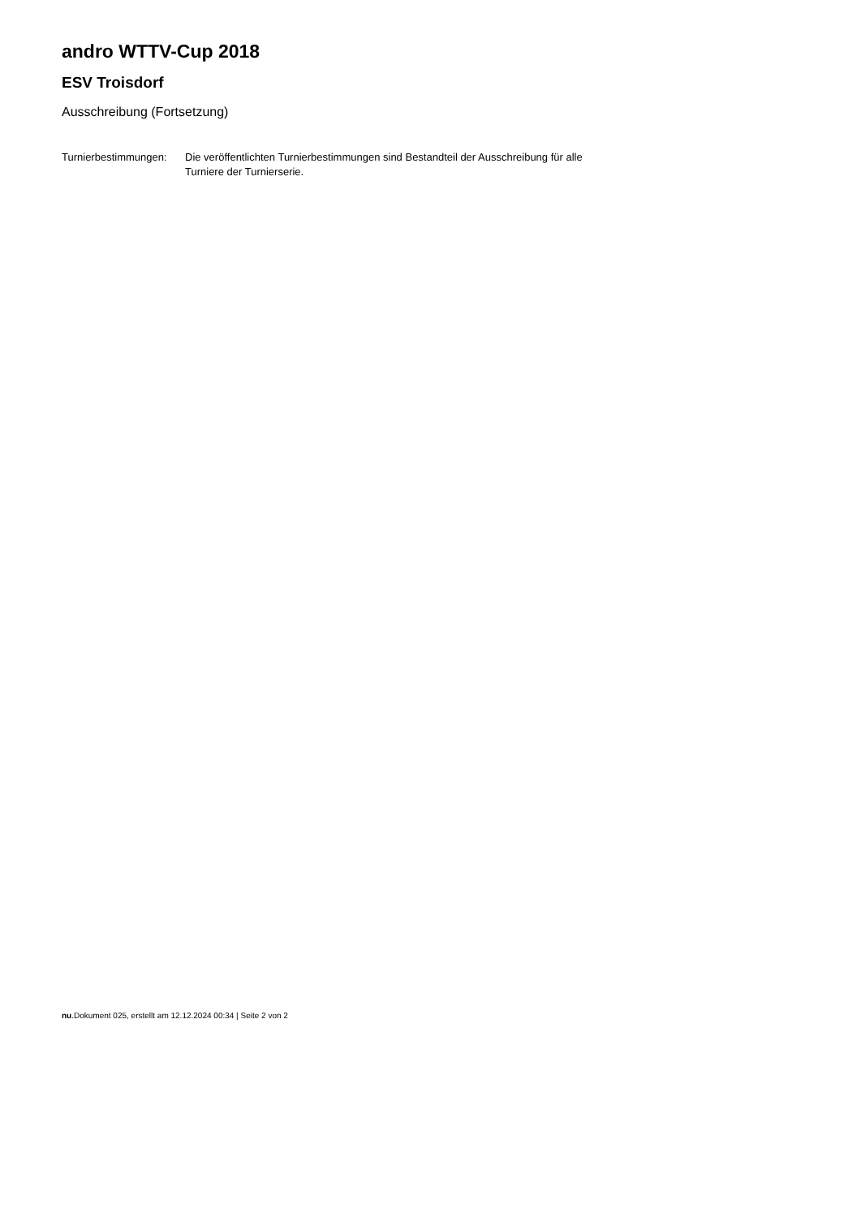andro WTTV-Cup 2018
ESV Troisdorf
Ausschreibung (Fortsetzung)
Turnierbestimmungen:
Die veröffentlichten Turnierbestimmungen sind Bestandteil der Ausschreibung für alle Turniere der Turnierserie.
nu.Dokument 025, erstellt am 12.12.2024 00:34 | Seite 2 von 2